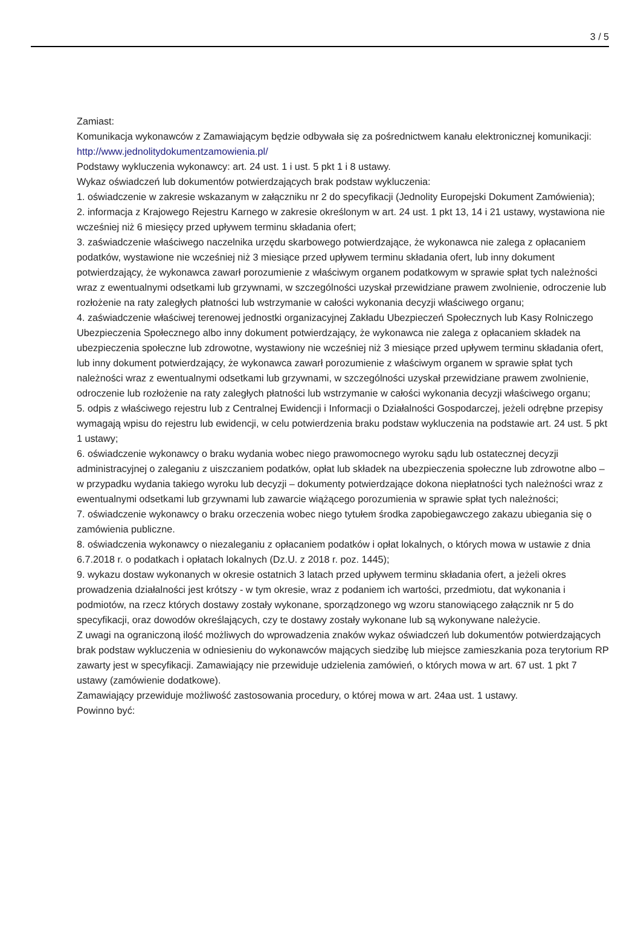3 / 5
Zamiast:
Komunikacja wykonawców z Zamawiającym będzie odbywała się za pośrednictwem kanału elektronicznej komunikacji: http://www.jednolitydokumentzamowienia.pl/
Podstawy wykluczenia wykonawcy: art. 24 ust. 1 i ust. 5 pkt 1 i 8 ustawy.
Wykaz oświadczeń lub dokumentów potwierdzających brak podstaw wykluczenia:
1. oświadczenie w zakresie wskazanym w załączniku nr 2 do specyfikacji (Jednolity Europejski Dokument Zamówienia);
2. informacja z Krajowego Rejestru Karnego w zakresie określonym w art. 24 ust. 1 pkt 13, 14 i 21 ustawy, wystawiona nie wcześniej niż 6 miesięcy przed upływem terminu składania ofert;
3. zaświadczenie właściwego naczelnika urzędu skarbowego potwierdzające, że wykonawca nie zalega z opłacaniem podatków, wystawione nie wcześniej niż 3 miesiące przed upływem terminu składania ofert, lub inny dokument potwierdzający, że wykonawca zawarł porozumienie z właściwym organem podatkowym w sprawie spłat tych należności wraz z ewentualnymi odsetkami lub grzywnami, w szczególności uzyskał przewidziane prawem zwolnienie, odroczenie lub rozłożenie na raty zaległych płatności lub wstrzymanie w całości wykonania decyzji właściwego organu;
4. zaświadczenie właściwej terenowej jednostki organizacyjnej Zakładu Ubezpieczeń Społecznych lub Kasy Rolniczego Ubezpieczenia Społecznego albo inny dokument potwierdzający, że wykonawca nie zalega z opłacaniem składek na ubezpieczenia społeczne lub zdrowotne, wystawiony nie wcześniej niż 3 miesiące przed upływem terminu składania ofert, lub inny dokument potwierdzający, że wykonawca zawarł porozumienie z właściwym organem w sprawie spłat tych należności wraz z ewentualnymi odsetkami lub grzywnami, w szczególności uzyskał przewidziane prawem zwolnienie, odroczenie lub rozłożenie na raty zaległych płatności lub wstrzymanie w całości wykonania decyzji właściwego organu;
5. odpis z właściwego rejestru lub z Centralnej Ewidencji i Informacji o Działalności Gospodarczej, jeżeli odrębne przepisy wymagają wpisu do rejestru lub ewidencji, w celu potwierdzenia braku podstaw wykluczenia na podstawie art. 24 ust. 5 pkt 1 ustawy;
6. oświadczenie wykonawcy o braku wydania wobec niego prawomocnego wyroku sądu lub ostatecznej decyzji administracyjnej o zaleganiu z uiszczaniem podatków, opłat lub składek na ubezpieczenia społeczne lub zdrowotne albo – w przypadku wydania takiego wyroku lub decyzji – dokumenty potwierdzające dokona niepłatności tych należności wraz z ewentualnymi odsetkami lub grzywnami lub zawarcie wiążącego porozumienia w sprawie spłat tych należności;
7. oświadczenie wykonawcy o braku orzeczenia wobec niego tytułem środka zapobiegawczego zakazu ubiegania się o zamówienia publiczne.
8. oświadczenia wykonawcy o niezaleganiu z opłacaniem podatków i opłat lokalnych, o których mowa w ustawie z dnia 6.7.2018 r. o podatkach i opłatach lokalnych (Dz.U. z 2018 r. poz. 1445);
9. wykazu dostaw wykonanych w okresie ostatnich 3 latach przed upływem terminu składania ofert, a jeżeli okres prowadzenia działalności jest krótszy - w tym okresie, wraz z podaniem ich wartości, przedmiotu, dat wykonania i podmiotów, na rzecz których dostawy zostały wykonane, sporządzonego wg wzoru stanowiącego załącznik nr 5 do specyfikacji, oraz dowodów określających, czy te dostawy zostały wykonane lub są wykonywane należycie.
Z uwagi na ograniczoną ilość możliwych do wprowadzenia znaków wykaz oświadczeń lub dokumentów potwierdzających brak podstaw wykluczenia w odniesieniu do wykonawców mających siedzibę lub miejsce zamieszkania poza terytorium RP zawarty jest w specyfikacji. Zamawiający nie przewiduje udzielenia zamówień, o których mowa w art. 67 ust. 1 pkt 7 ustawy (zamówienie dodatkowe).
Zamawiający przewiduje możliwość zastosowania procedury, o której mowa w art. 24aa ust. 1 ustawy.
Powinno być: